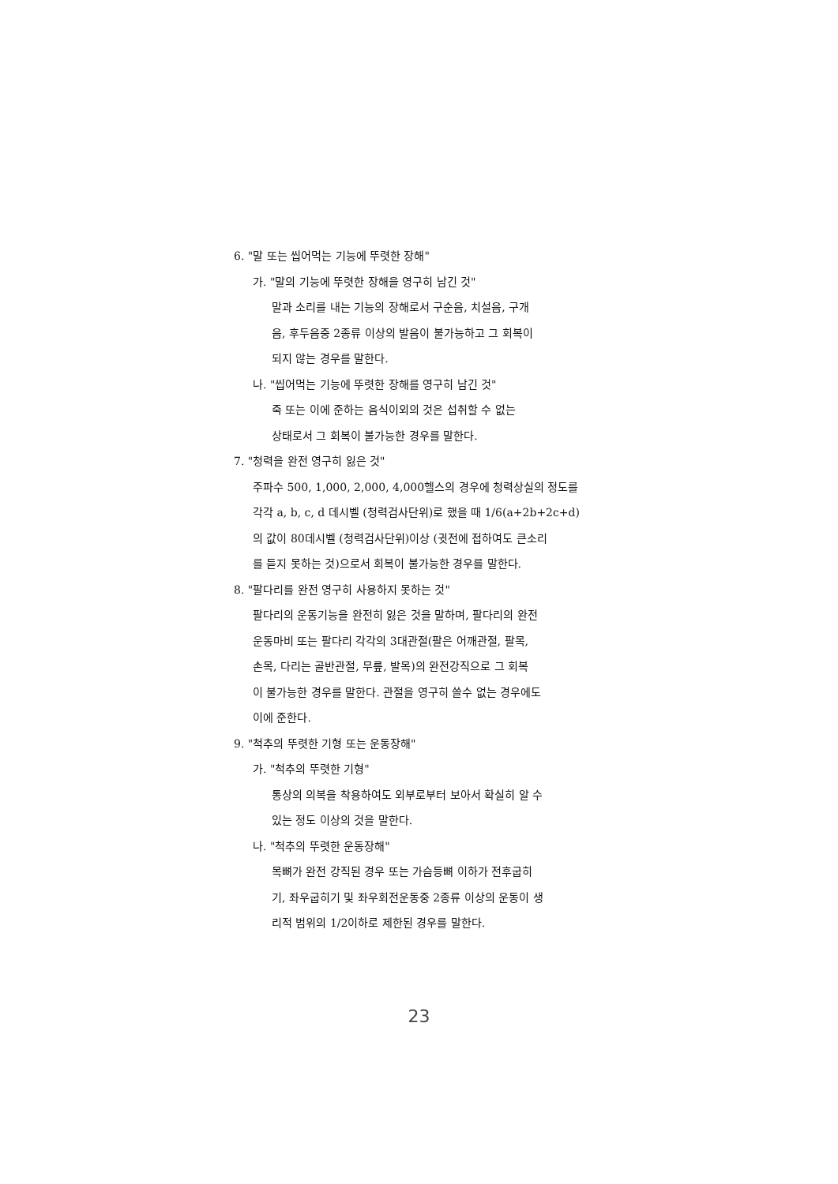6. "말 또는 씹어먹는 기능에 뚜렷한 장해"
가. "말의 기능에 뚜렷한 장해을 영구히 남긴 것"
말과 소리를 내는 기능의 장해로서 구순음, 치설음, 구개
음, 후두음중 2종류 이상의 발음이 불가능하고 그 회복이
되지 않는 경우를 말한다.
나. "씹어먹는 기능에 뚜렷한 장해를 영구히 남긴 것"
죽 또는 이에 준하는 음식이외의 것은 섭취할 수 없는
상태로서 그 회복이 불가능한 경우를 말한다.
7. "청력을 완전 영구히 잃은 것"
주파수 500, 1,000, 2,000, 4,000헬스의 경우에 청력상실의 정도를
각각 a, b, c, d 데시벨 (청력검사단위)로 했을 때 1/6(a+2b+2c+d)
의 값이 80데시벨 (청력검사단위)이상 (귓전에 접하여도 큰소리
를 듣지 못하는 것)으로서 회복이 불가능한 경우를 말한다.
8. "팔다리를 완전 영구히 사용하지 못하는 것"
팔다리의 운동기능을 완전히 잃은 것을 말하며, 팔다리의 완전
운동마비 또는 팔다리 각각의 3대관절(팔은 어깨관절, 팔목,
손목, 다리는 골반관절, 무릎, 발목)의 완전강직으로 그 회복
이 불가능한 경우를 말한다. 관절을 영구히 쓸수 없는 경우에도
이에 준한다.
9. "척추의 뚜렷한 기형 또는 운동장해"
가. "척추의 뚜렷한 기형"
통상의 의복을 착용하여도 외부로부터 보아서 확실히 알 수
있는 정도 이상의 것을 말한다.
나. "척추의 뚜렷한 운동장해"
목뼈가 완전 강직된 경우 또는 가슴등뼈 이하가 전후굽히
기, 좌우굽히기 및 좌우회전운동중 2종류 이상의 운동이 생
리적 범위의 1/2이하로 제한된 경우를 말한다.
23